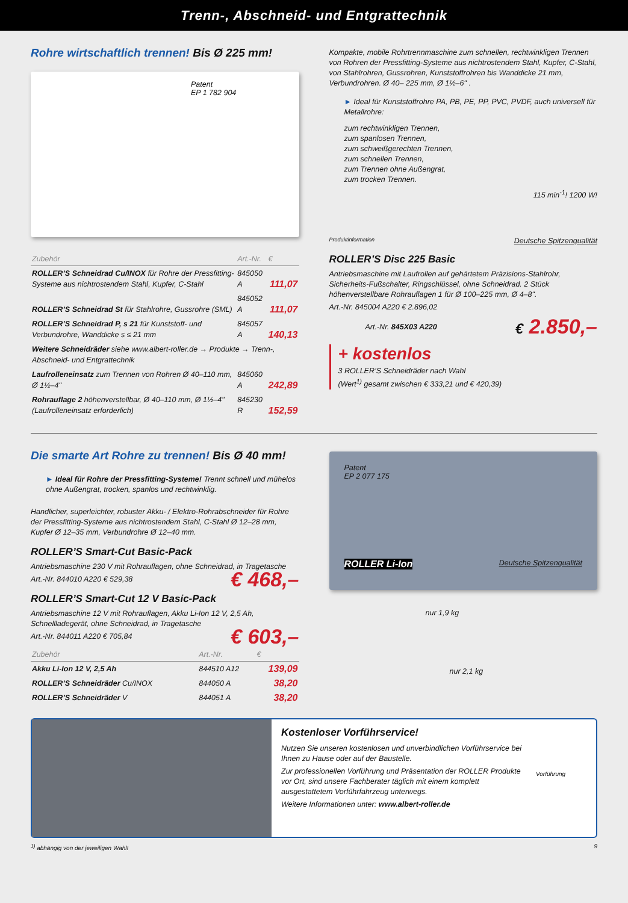Trenn-, Abschneid- und Entgrattechnik
Rohre wirtschaftlich trennen! Bis Ø 225 mm!
Patent
EP 1 782 904
| Zubehör | Art.-Nr. | € |
| --- | --- | --- |
| ROLLER’S Schneidrad Cu/INOX für Rohre der Pressfitting-Systeme aus nichtrostendem Stahl, Kupfer, C-Stahl | 845050 A | 111,07 |
| ROLLER’S Schneidrad St für Stahlrohre, Gussrohre (SML) | 845052 A | 111,07 |
| ROLLER’S Schneidrad P, s 21 für Kunststoff- und Verbundrohre, Wanddicke s ≤ 21 mm | 845057 A | 140,13 |
| Weitere Schneidräder siehe www.albert-roller.de → Produkte → Trenn-, Abschneid- und Entgrattechnik | | |
| Laufrolleneinsatz zum Trennen von Rohren Ø 40–110 mm, Ø 1½–4" | 845060 A | 242,89 |
| Rohrauflage 2 höhenverstellbar, Ø 40–110 mm, Ø 1½–4" (Laufrolleneinsatz erforderlich) | 845230 R | 152,59 |
Kompakte, mobile Rohrtrennmaschine zum schnellen, rechtwinkligen Trennen von Rohren der Pressfitting-Systeme aus nichtrostendem Stahl, Kupfer, C-Stahl, von Stahlrohren, Gussrohren, Kunststoffrohren bis Wanddicke 21 mm, Verbundrohren. Ø 40– 225 mm, Ø 1½–6" .
► Ideal für Kunststoffrohre PA, PB, PE, PP, PVC, PVDF, auch universell für Metallrohre:
zum rechtwinkligen Trennen,
zum spanlosen Trennen,
zum schweißgerechten Trennen,
zum schnellen Trennen,
zum Trennen ohne Außengrat,
zum trocken Trennen.
115 min<sup>-1</sup>! 1200 W!
Produktinformation Deutsche Spitzenqualität
ROLLER’S Disc 225 Basic
Antriebsmaschine mit Laufrollen auf gehärtetem Präzisions-Stahlrohr, Sicherheits-Fußschalter, Ringschlüssel, ohne Schneidrad. 2 Stück höhenverstellbare Rohrauflagen 1 für Ø 100–225 mm, Ø 4–8".
Art.-Nr. 845004 A220 € 2.896,02
Art.-Nr. 845X03 A220 € 2.850,–
+ kostenlos
3 ROLLER’S Schneidräder nach Wahl
(Wert<sup>1)</sup> gesamt zwischen € 333,21 und € 420,39)
Die smarte Art Rohre zu trennen! Bis Ø 40 mm!
► Ideal für Rohre der Pressfitting-Systeme! Trennt schnell und mühelos ohne Außengrat, trocken, spanlos und rechtwinklig.
Handlicher, superleichter, robuster Akku- / Elektro-Rohrabschneider für Rohre der Pressfitting-Systeme aus nichtrostendem Stahl, C-Stahl Ø 12–28 mm, Kupfer Ø 12–35 mm, Verbundrohre Ø 12–40 mm.
ROLLER’S Smart-Cut Basic-Pack
Antriebsmaschine 230 V mit Rohrauflagen, ohne Schneidrad, in Tragetasche
Art.-Nr. 844010 A220 € 529,38 € 468,–
ROLLER’S Smart-Cut 12 V Basic-Pack
Antriebsmaschine 12 V mit Rohrauflagen, Akku Li-Ion 12 V, 2,5 Ah, Schnellladegerät, ohne Schneidrad, in Tragetasche
Art.-Nr. 844011 A220 € 705,84 € 603,–
| Zubehör | Art.-Nr. | € |
| --- | --- | --- |
| Akku Li-Ion 12 V, 2,5 Ah | 844510 A12 | 139,09 |
| ROLLER’S Schneidräder Cu/INOX | 844050 A | 38,20 |
| ROLLER’S Schneidräder V | 844051 A | 38,20 |
Patent
EP 2 077 175
ROLLER Li-Ion Deutsche Spitzenqualität
nur 1,9 kg
nur 2,1 kg
Kostenloser Vorführservice!
Nutzen Sie unseren kostenlosen und unverbindlichen Vorführservice bei Ihnen zu Hause oder auf der Baustelle.
Zur professionellen Vorführung und Präsentation der ROLLER Produkte vor Ort, sind unsere Fachberater täglich mit einem komplett ausgestattetem Vorführfahrzeug unterwegs.
Weitere Informationen unter: www.albert-roller.de
Vorführung
<sup>1)</sup> abhängig von der jeweiligen Wahl! 9